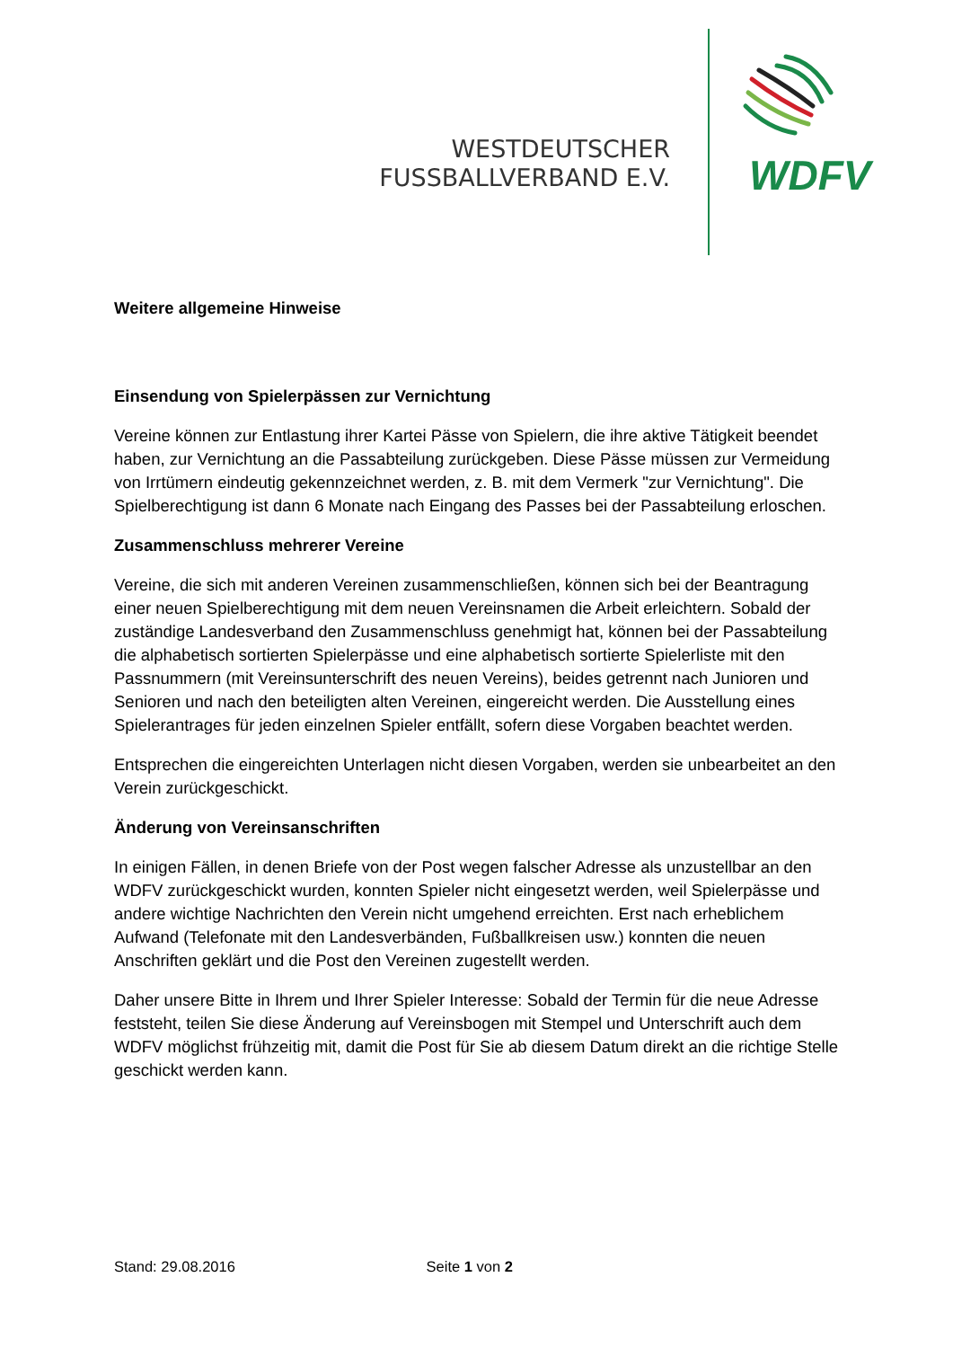WESTDEUTSCHER
FUSSBALLVERBAND E.V.
WDFV
Weitere allgemeine Hinweise
Einsendung von Spielerpässen zur Vernichtung
Vereine können zur Entlastung ihrer Kartei Pässe von Spielern, die ihre aktive Tätigkeit beendet haben, zur Vernichtung an die Passabteilung zurückgeben. Diese Pässe müssen zur Vermeidung von Irrtümern eindeutig gekennzeichnet werden, z. B. mit dem Vermerk "zur Vernichtung". Die Spielberechtigung ist dann 6 Monate nach Eingang des Passes bei der Passabteilung erloschen.
Zusammenschluss mehrerer Vereine
Vereine, die sich mit anderen Vereinen zusammenschließen, können sich bei der Beantragung einer neuen Spielberechtigung mit dem neuen Vereinsnamen die Arbeit erleichtern. Sobald der zuständige Landesverband den Zusammenschluss genehmigt hat, können bei der Passabteilung die alphabetisch sortierten Spielerpässe und eine alphabetisch sortierte Spielerliste mit den Passnummern (mit Vereinsunterschrift des neuen Vereins), beides getrennt nach Junioren und Senioren und nach den beteiligten alten Vereinen, eingereicht werden. Die Ausstellung eines Spielerantrages für jeden einzelnen Spieler entfällt, sofern diese Vorgaben beachtet werden.
Entsprechen die eingereichten Unterlagen nicht diesen Vorgaben, werden sie unbearbeitet an den Verein zurückgeschickt.
Änderung von Vereinsanschriften
In einigen Fällen, in denen Briefe von der Post wegen falscher Adresse als unzustellbar an den WDFV zurückgeschickt wurden, konnten Spieler nicht eingesetzt werden, weil Spielerpässe und andere wichtige Nachrichten den Verein nicht umgehend erreichten. Erst nach erheblichem Aufwand (Telefonate mit den Landesverbänden, Fußballkreisen usw.) konnten die neuen Anschriften geklärt und die Post den Vereinen zugestellt werden.
Daher unsere Bitte in Ihrem und Ihrer Spieler Interesse: Sobald der Termin für die neue Adresse feststeht, teilen Sie diese Änderung auf Vereinsbogen mit Stempel und Unterschrift auch dem WDFV möglichst frühzeitig mit, damit die Post für Sie ab diesem Datum direkt an die richtige Stelle geschickt werden kann.
Stand: 29.08.2016 Seite 1 von 2